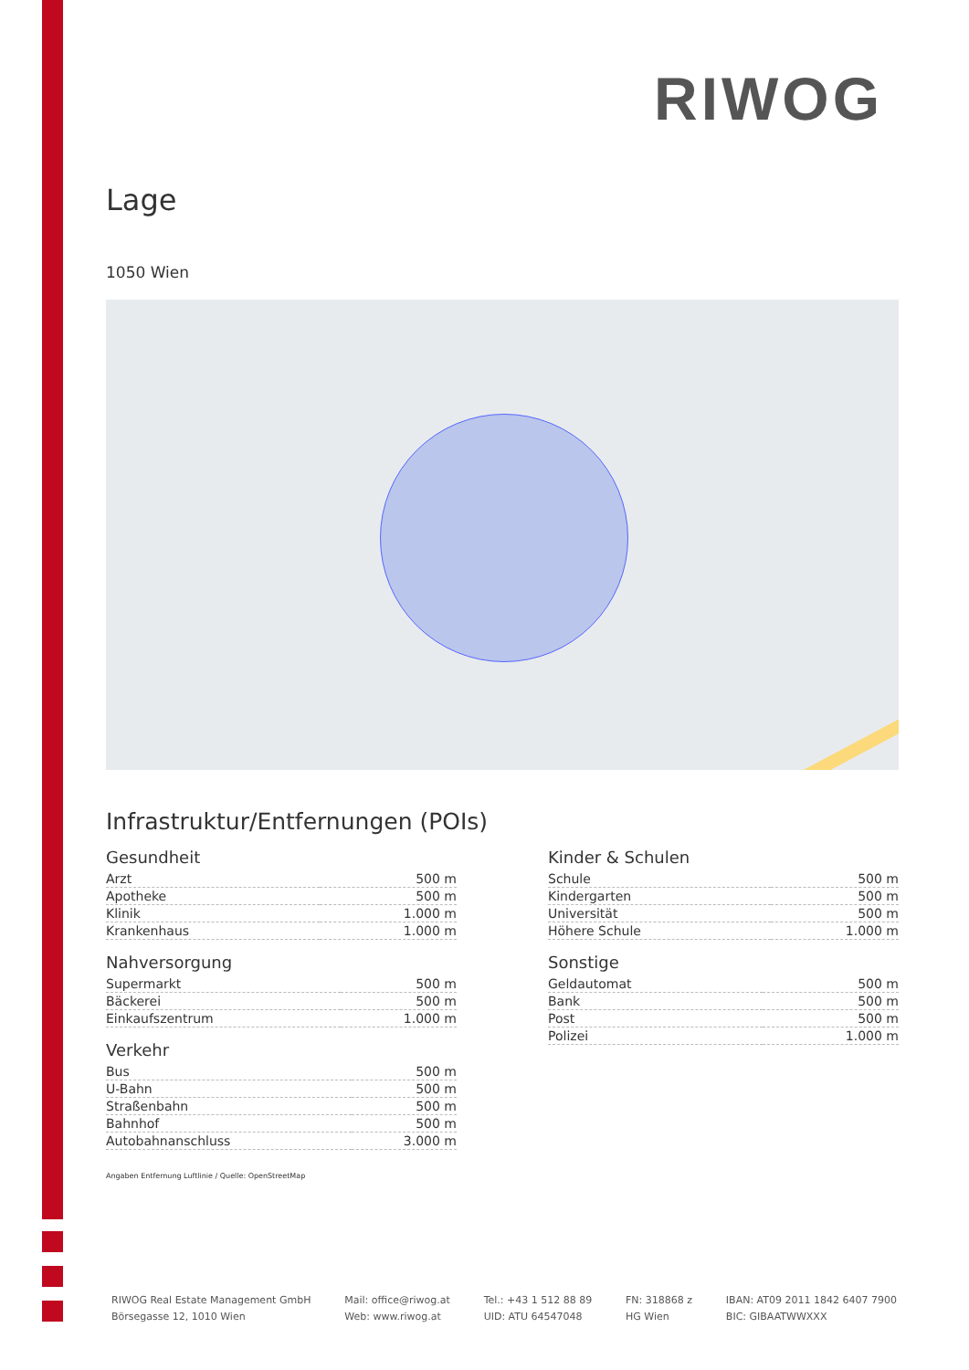RIWOG
Lage
1050 Wien
Infrastruktur/Entfernungen (POIs)
Gesundheit
| Arzt | 500 m |
| Apotheke | 500 m |
| Klinik | 1.000 m |
| Krankenhaus | 1.000 m |
Nahversorgung
| Supermarkt | 500 m |
| Bäckerei | 500 m |
| Einkaufszentrum | 1.000 m |
Verkehr
| Bus | 500 m |
| U-Bahn | 500 m |
| Straßenbahn | 500 m |
| Bahnhof | 500 m |
| Autobahnanschluss | 3.000 m |
Kinder & Schulen
| Schule | 500 m |
| Kindergarten | 500 m |
| Universität | 500 m |
| Höhere Schule | 1.000 m |
Sonstige
| Geldautomat | 500 m |
| Bank | 500 m |
| Post | 500 m |
| Polizei | 1.000 m |
Angaben Entfernung Luftlinie / Quelle: OpenStreetMap
RIWOG Real Estate Management GmbH
Börsegasse 12, 1010 Wien
Mail: office@riwog.at
Web: www.riwog.at
Tel.: +43 1 512 88 89
UID: ATU 64547048
FN: 318868 z
HG Wien
IBAN: AT09 2011 1842 6407 7900
BIC: GIBAATWWXXX